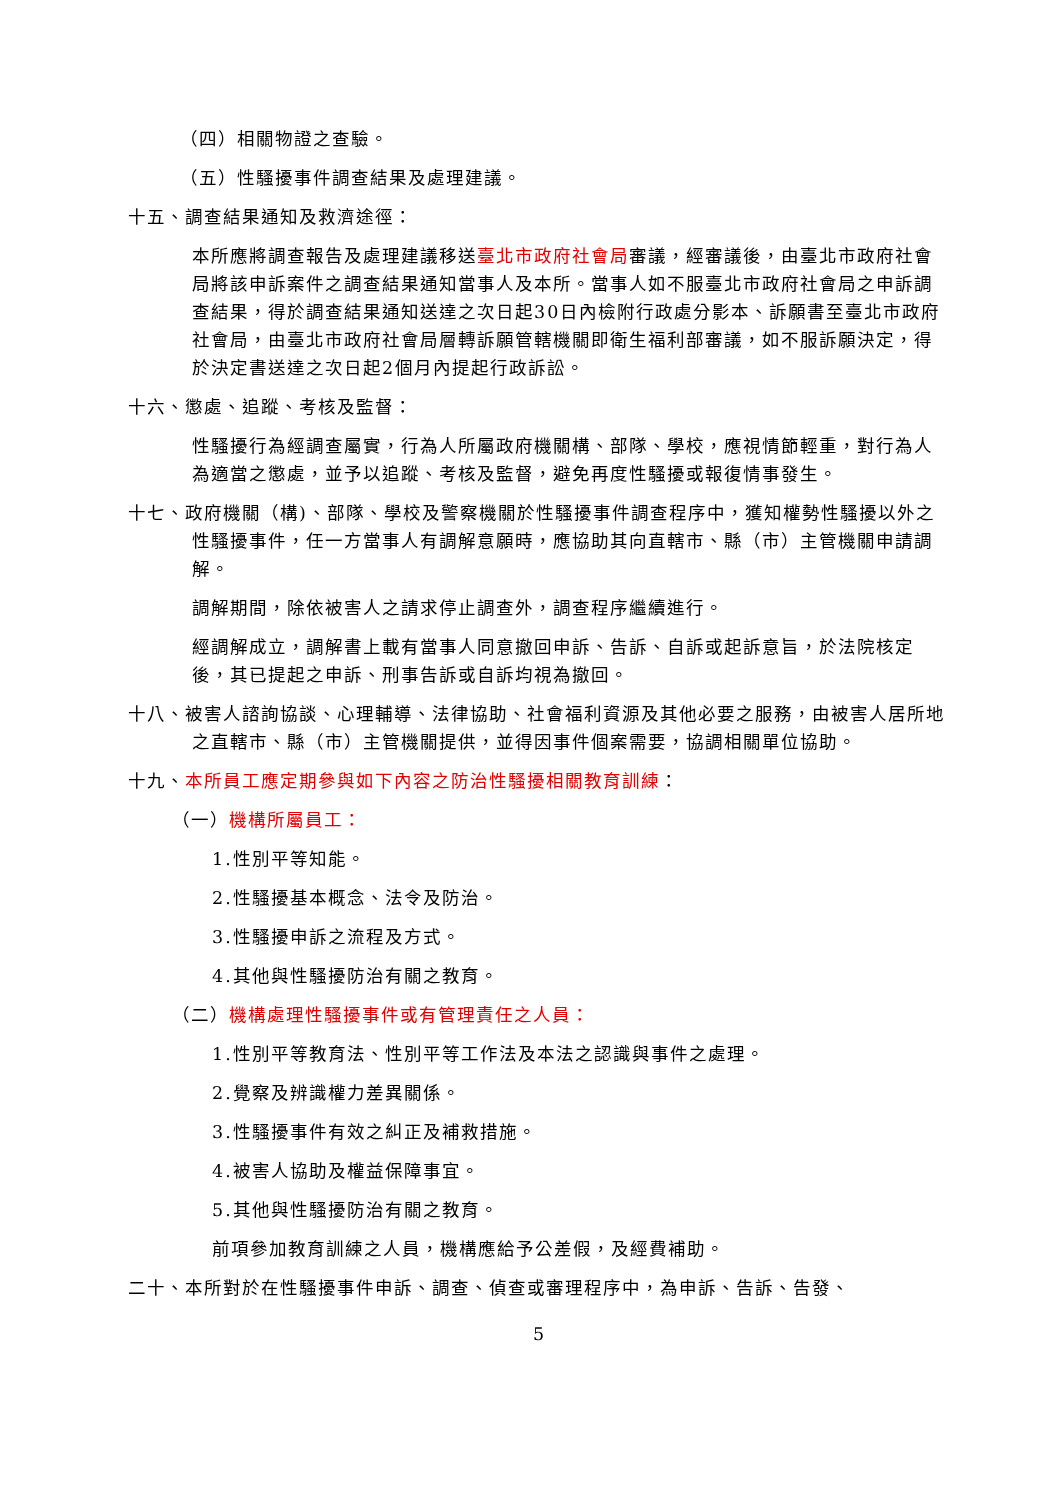（四）相關物證之查驗。
（五）性騷擾事件調查結果及處理建議。
十五、調查結果通知及救濟途徑：
本所應將調查報告及處理建議移送臺北市政府社會局審議，經審議後，由臺北市政府社會局將該申訴案件之調查結果通知當事人及本所。當事人如不服臺北市政府社會局之申訴調查結果，得於調查結果通知送達之次日起30日內檢附行政處分影本、訴願書至臺北市政府社會局，由臺北市政府社會局層轉訴願管轄機關即衛生福利部審議，如不服訴願決定，得於決定書送達之次日起2個月內提起行政訴訟。
十六、懲處、追蹤、考核及監督：
性騷擾行為經調查屬實，行為人所屬政府機關構、部隊、學校，應視情節輕重，對行為人為適當之懲處，並予以追蹤、考核及監督，避免再度性騷擾或報復情事發生。
十七、政府機關（構)、部隊、學校及警察機關於性騷擾事件調查程序中，獲知權勢性騷擾以外之性騷擾事件，任一方當事人有調解意願時，應協助其向直轄市、縣（市）主管機關申請調解。
調解期間，除依被害人之請求停止調查外，調查程序繼續進行。
經調解成立，調解書上載有當事人同意撤回申訴、告訴、自訴或起訴意旨，於法院核定後，其已提起之申訴、刑事告訴或自訴均視為撤回。
十八、被害人諮詢協談、心理輔導、法律協助、社會福利資源及其他必要之服務，由被害人居所地之直轄市、縣（市）主管機關提供，並得因事件個案需要，協調相關單位協助。
十九、本所員工應定期參與如下內容之防治性騷擾相關教育訓練：
（一）機構所屬員工：
1.性別平等知能。
2.性騷擾基本概念、法令及防治。
3.性騷擾申訴之流程及方式。
4.其他與性騷擾防治有關之教育。
（二）機構處理性騷擾事件或有管理責任之人員：
1.性別平等教育法、性別平等工作法及本法之認識與事件之處理。
2.覺察及辨識權力差異關係。
3.性騷擾事件有效之糾正及補救措施。
4.被害人協助及權益保障事宜。
5.其他與性騷擾防治有關之教育。
前項參加教育訓練之人員，機構應給予公差假，及經費補助。
二十、本所對於在性騷擾事件申訴、調查、偵查或審理程序中，為申訴、告訴、告發、
5